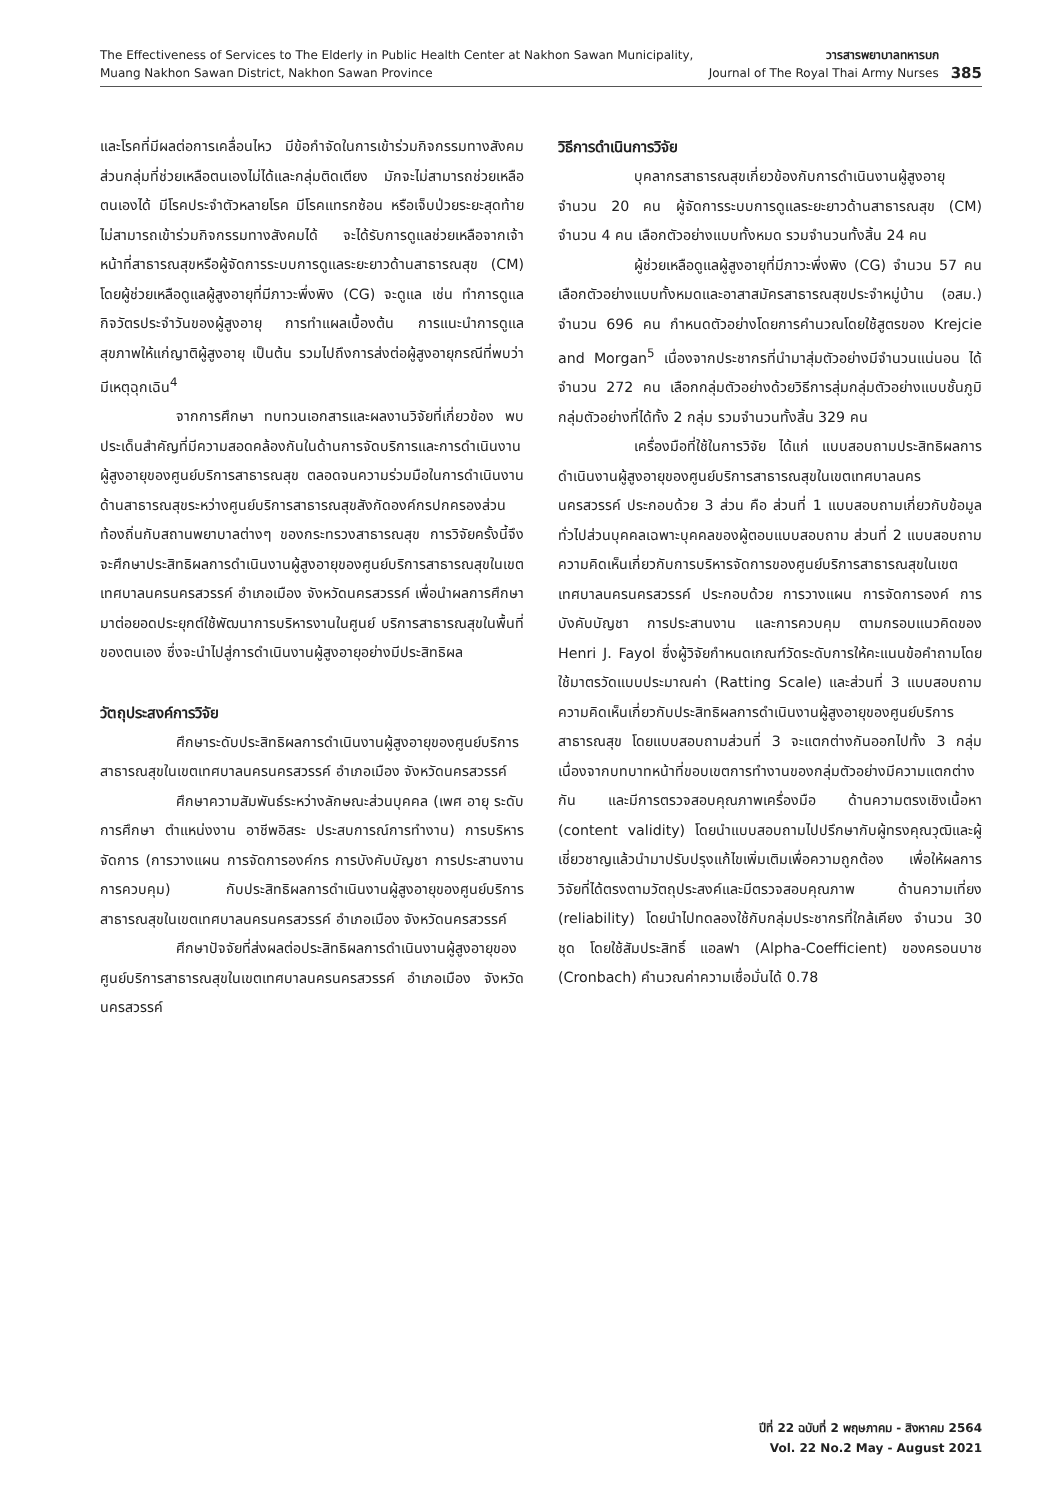The Effectiveness of Services to The Elderly in Public Health Center at Nakhon Sawan Municipality,
Muang Nakhon Sawan District, Nakhon Sawan Province
วารสารพยาบาลทหารบก
Journal of The Royal Thai Army Nurses
385
และโรคที่มีผลต่อการเคลื่อนไหว มีข้อกำจัดในการเข้าร่วมกิจกรรมทางสังคม ส่วนกลุ่มที่ช่วยเหลือตนเองไม่ได้และกลุ่มติดเตียง มักจะไม่สามารถช่วยเหลือตนเองได้ มีโรคประจำตัวหลายโรค มีโรคแทรกซ้อน หรือเจ็บป่วยระยะสุดท้าย ไม่สามารถเข้าร่วมกิจกรรมทางสังคมได้ จะได้รับการดูแลช่วยเหลือจากเจ้าหน้าที่สาธารณสุขหรือผู้จัดการระบบการดูแลระยะยาวด้านสาธารณสุข (CM) โดยผู้ช่วยเหลือดูแลผู้สูงอายุที่มีภาวะพึ่งพิง (CG) จะดูแล เช่น ทำการดูแลกิจวัตรประจำวันของผู้สูงอายุ การทำแผลเบื้องต้น การแนะนำการดูแลสุขภาพให้แก่ญาติผู้สูงอายุ เป็นต้น รวมไปถึงการส่งต่อผู้สูงอายุกรณีที่พบว่ามีเหตุฉุกเฉิน<sup>4</sup>
จากการศึกษา ทบทวนเอกสารและผลงานวิจัยที่เกี่ยวข้อง พบประเด็นสำคัญที่มีความสอดคล้องกันในด้านการจัดบริการและการดำเนินงานผู้สูงอายุของศูนย์บริการสาธารณสุข ตลอดจนความร่วมมือในการดำเนินงานด้านสาธารณสุขระหว่างศูนย์บริการสาธารณสุขสังกัดองค์กรปกครองส่วนท้องถิ่นกับสถานพยาบาลต่างๆ ของกระทรวงสาธารณสุข การวิจัยครั้งนี้จึงจะศึกษาประสิทธิผลการดำเนินงานผู้สูงอายุของศูนย์บริการสาธารณสุขในเขตเทศบาลนครนครสวรรค์ อำเภอเมือง จังหวัดนครสวรรค์ เพื่อนำผลการศึกษามาต่อยอดประยุกต์ใช้พัฒนาการบริหารงานในศูนย์ บริการสาธารณสุขในพื้นที่ของตนเอง ซึ่งจะนำไปสู่การดำเนินงานผู้สูงอายุอย่างมีประสิทธิผล
วัตถุประสงค์การวิจัย
ศึกษาระดับประสิทธิผลการดำเนินงานผู้สูงอายุของศูนย์บริการสาธารณสุขในเขตเทศบาลนครนครสวรรค์ อำเภอเมือง จังหวัดนครสวรรค์
ศึกษาความสัมพันธ์ระหว่างลักษณะส่วนบุคคล (เพศ อายุ ระดับการศึกษา ตำแหน่งงาน อาชีพอิสระ ประสบการณ์การทำงาน) การบริหารจัดการ (การวางแผน การจัดการองค์กร การบังคับบัญชา การประสานงาน การควบคุม) กับประสิทธิผลการดำเนินงานผู้สูงอายุของศูนย์บริการสาธารณสุขในเขตเทศบาลนครนครสวรรค์ อำเภอเมือง จังหวัดนครสวรรค์
ศึกษาปัจจัยที่ส่งผลต่อประสิทธิผลการดำเนินงานผู้สูงอายุของศูนย์บริการสาธารณสุขในเขตเทศบาลนครนครสวรรค์ อำเภอเมือง จังหวัดนครสวรรค์
วิธีการดำเนินการวิจัย
บุคลากรสาธารณสุขเกี่ยวข้องกับการดำเนินงานผู้สูงอายุ จำนวน 20 คน ผู้จัดการระบบการดูแลระยะยาวด้านสาธารณสุข (CM) จำนวน 4 คน เลือกตัวอย่างแบบทั้งหมด รวมจำนวนทั้งสิ้น 24 คน
ผู้ช่วยเหลือดูแลผู้สูงอายุที่มีภาวะพึ่งพิง (CG) จำนวน 57 คน เลือกตัวอย่างแบบทั้งหมดและอาสาสมัครสาธารณสุขประจำหมู่บ้าน (อสม.) จำนวน 696 คน กำหนดตัวอย่างโดยการคำนวณโดยใช้สูตรของ Krejcie and Morgan<sup>5</sup> เนื่องจากประชากรที่นำมาสุ่มตัวอย่างมีจำนวนแน่นอน ได้จำนวน 272 คน เลือกกลุ่มตัวอย่างด้วยวิธีการสุ่มกลุ่มตัวอย่างแบบชั้นภูมิ กลุ่มตัวอย่างที่ได้ทั้ง 2 กลุ่ม รวมจำนวนทั้งสิ้น 329 คน
เครื่องมือที่ใช้ในการวิจัย ได้แก่ แบบสอบถามประสิทธิผลการดำเนินงานผู้สูงอายุของศูนย์บริการสาธารณสุขในเขตเทศบาลนครนครสวรรค์ ประกอบด้วย 3 ส่วน คือ ส่วนที่ 1 แบบสอบถามเกี่ยวกับข้อมูลทั่วไปส่วนบุคคลเฉพาะบุคคลของผู้ตอบแบบสอบถาม ส่วนที่ 2 แบบสอบถามความคิดเห็นเกี่ยวกับการบริหารจัดการของศูนย์บริการสาธารณสุขในเขตเทศบาลนครนครสวรรค์ ประกอบด้วย การวางแผน การจัดการองค์ การบังคับบัญชา การประสานงาน และการควบคุม ตามกรอบแนวคิดของ Henri J. Fayol ซึ่งผู้วิจัยกำหนดเกณฑ์วัดระดับการให้คะแนนข้อคำถามโดยใช้มาตรวัดแบบประมาณค่า (Ratting Scale) และส่วนที่ 3 แบบสอบถามความคิดเห็นเกี่ยวกับประสิทธิผลการดำเนินงานผู้สูงอายุของศูนย์บริการสาธารณสุข โดยแบบสอบถามส่วนที่ 3 จะแตกต่างกันออกไปทั้ง 3 กลุ่ม เนื่องจากบทบาทหน้าที่ขอบเขตการทำงานของกลุ่มตัวอย่างมีความแตกต่างกัน และมีการตรวจสอบคุณภาพเครื่องมือ ด้านความตรงเชิงเนื้อหา (content validity) โดยนำแบบสอบถามไปปรึกษากับผู้ทรงคุณวุฒิและผู้เชี่ยวชาญแล้วนำมาปรับปรุงแก้ไขเพิ่มเติมเพื่อความถูกต้อง เพื่อให้ผลการวิจัยที่ได้ตรงตามวัตถุประสงค์และมีตรวจสอบคุณภาพ ด้านความเที่ยง (reliability) โดยนำไปทดลองใช้กับกลุ่มประชากรที่ใกล้เคียง จำนวน 30 ชุด โดยใช้สัมประสิทธิ์ แอลฟา (Alpha-Coefficient) ของครอนบาช (Cronbach) คำนวณค่าความเชื่อมั่นได้ 0.78
ปีที่ 22 ฉบับที่ 2 พฤษภาคม - สิงหาคม 2564
Vol. 22 No.2 May - August 2021